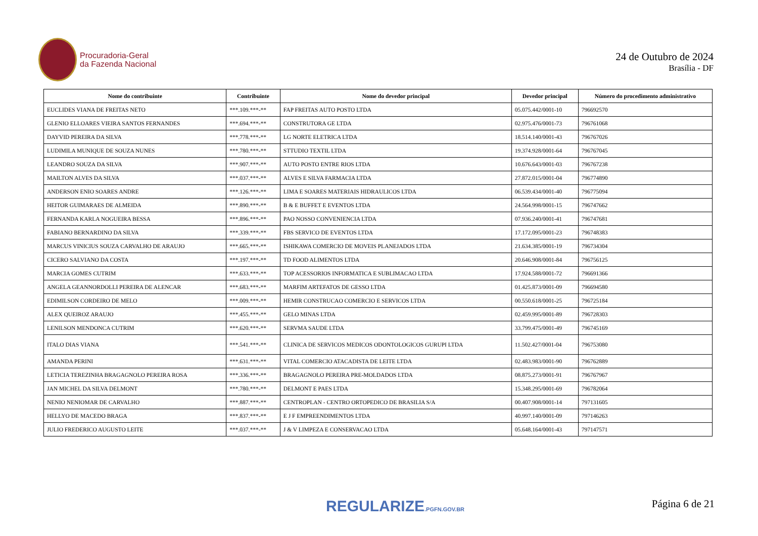Procuradoria-Geral
da Fazenda Nacional
24 de Outubro de 2024
Brasília - DF
| Nome do contribuinte | Contribuinte | Nome do devedor principal | Devedor principal | Número do procedimento administrativo |
| --- | --- | --- | --- | --- |
| EUCLIDES VIANA DE FREITAS NETO | ***.109.***-** | FAP FREITAS AUTO POSTO LTDA | 05.075.442/0001-10 | 796692570 |
| GLENIO ELLOARES VIEIRA SANTOS FERNANDES | ***.694.***-** | CONSTRUTORA GE LTDA | 02.975.476/0001-73 | 796761068 |
| DAYVID PEREIRA DA SILVA | ***.778.***-** | LG NORTE ELETRICA LTDA | 18.514.140/0001-43 | 796767026 |
| LUDIMILA MUNIQUE DE SOUZA NUNES | ***.780.***-** | STTUDIO TEXTIL LTDA | 19.374.928/0001-64 | 796767045 |
| LEANDRO SOUZA DA SILVA | ***.907.***-** | AUTO POSTO ENTRE RIOS LTDA | 10.676.643/0001-03 | 796767238 |
| MAILTON ALVES DA SILVA | ***.037.***-** | ALVES E SILVA FARMACIA LTDA | 27.872.015/0001-04 | 796774890 |
| ANDERSON ENIO SOARES ANDRE | ***.126.***-** | LIMA E SOARES MATERIAIS HIDRAULICOS LTDA | 06.539.434/0001-40 | 796775094 |
| HEITOR GUIMARAES DE ALMEIDA | ***.890.***-** | B & E BUFFET E EVENTOS LTDA | 24.564.998/0001-15 | 796747662 |
| FERNANDA KARLA NOGUEIRA BESSA | ***.896.***-** | PAO NOSSO CONVENIENCIA LTDA | 07.936.240/0001-41 | 796747681 |
| FABIANO BERNARDINO DA SILVA | ***.339.***-** | FBS SERVICO DE EVENTOS LTDA | 17.172.095/0001-23 | 796748383 |
| MARCUS VINICIUS SOUZA CARVALHO DE ARAUJO | ***.665.***-** | ISHIKAWA COMERCIO DE MOVEIS PLANEJADOS LTDA | 21.634.385/0001-19 | 796734304 |
| CICERO SALVIANO DA COSTA | ***.197.***-** | TD FOOD ALIMENTOS LTDA | 20.646.908/0001-84 | 796756125 |
| MARCIA GOMES CUTRIM | ***.633.***-** | TOP ACESSORIOS INFORMATICA E SUBLIMACAO LTDA | 17.924.588/0001-72 | 796691366 |
| ANGELA GEANNORDOLLI PEREIRA DE ALENCAR | ***.683.***-** | MARFIM ARTEFATOS DE GESSO LTDA | 01.425.873/0001-09 | 796694580 |
| EDIMILSON CORDEIRO DE MELO | ***.009.***-** | HEMIR CONSTRUCAO COMERCIO E SERVICOS LTDA | 00.550.618/0001-25 | 796725184 |
| ALEX QUEIROZ ARAUJO | ***.455.***-** | GELO MINAS LTDA | 02.459.995/0001-89 | 796728303 |
| LENILSON MENDONCA CUTRIM | ***.620.***-** | SERVMA SAUDE LTDA | 33.799.475/0001-49 | 796745169 |
| ITALO DIAS VIANA | ***.541.***-** | CLINICA DE SERVICOS MEDICOS ODONTOLOGICOS GURUPI LTDA | 11.502.427/0001-04 | 796753080 |
| AMANDA PERINI | ***.631.***-** | VITAL COMERCIO ATACADISTA DE LEITE LTDA | 02.483.983/0001-90 | 796762889 |
| LETICIA TEREZINHA BRAGAGNOLO PEREIRA ROSA | ***.336.***-** | BRAGAGNOLO PEREIRA PRE-MOLDADOS LTDA | 08.875.273/0001-91 | 796767967 |
| JAN MICHEL DA SILVA DELMONT | ***.780.***-** | DELMONT E PAES LTDA | 15.348.295/0001-69 | 796782064 |
| NENIO NENIOMAR DE CARVALHO | ***.887.***-** | CENTROPLAN - CENTRO ORTOPEDICO DE BRASILIA S/A | 00.407.908/0001-14 | 797131605 |
| HELLYO DE MACEDO BRAGA | ***.837.***-** | E J F EMPREENDIMENTOS LTDA | 40.997.140/0001-09 | 797146263 |
| JULIO FREDERICO AUGUSTO LEITE | ***.037.***-** | J & V LIMPEZA E CONSERVACAO LTDA | 05.648.164/0001-43 | 797147571 |
REGULARIZE.PGFN.GOV.BR Página 6 de 21